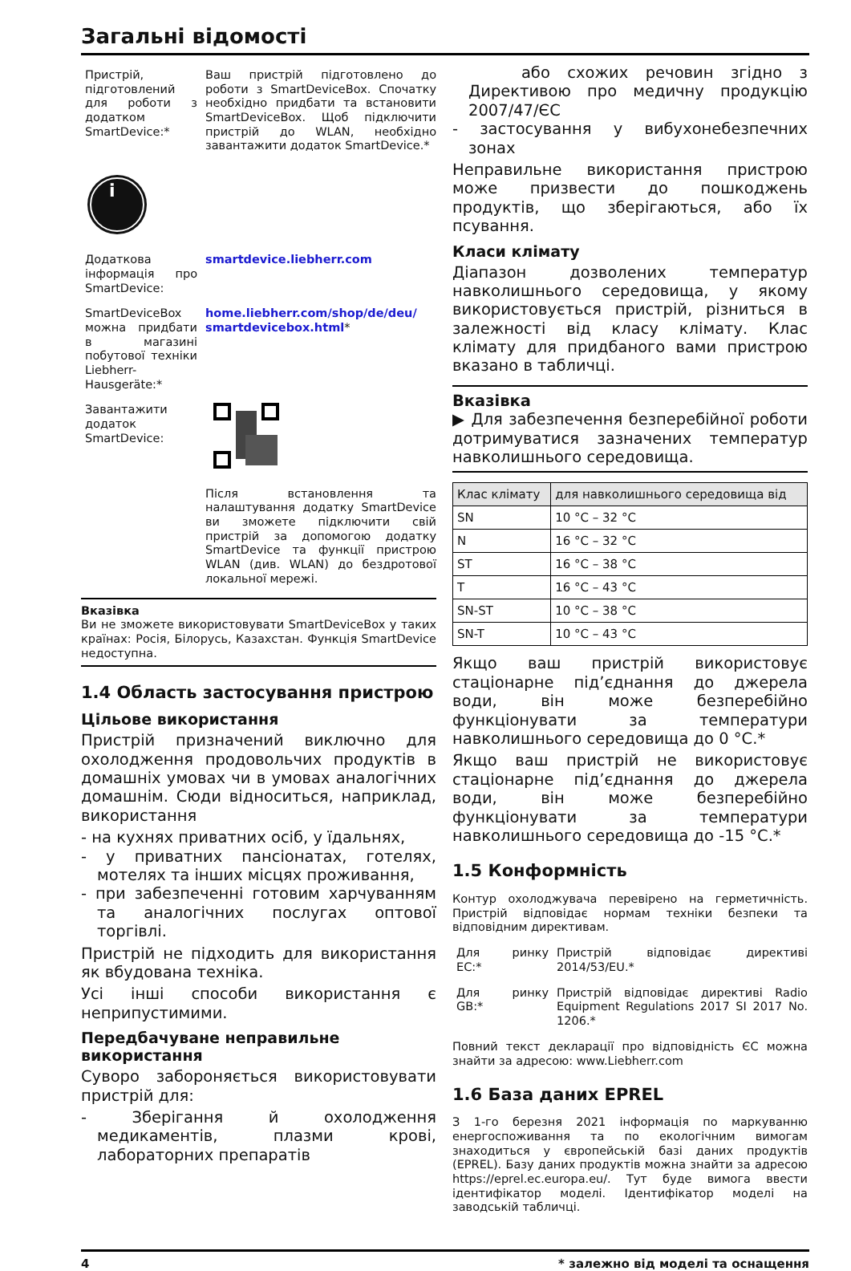Загальні відомості
Пристрій, підготовлений для роботи з додатком SmartDevice:*
Ваш пристрій підготовлено до роботи з SmartDeviceBox. Спочатку необхідно придбати та встановити SmartDeviceBox. Щоб підключити пристрій до WLAN, необхідно завантажити додаток SmartDevice.*
i
Додаткова інформація про SmartDevice:
smartdevice.liebherr.com
SmartDeviceBox можна придбати в магазині побутової техніки Liebherr-Hausgeräte:*
home.liebherr.com/shop/de/deu/ smartdevicebox.html*
Завантажити додаток SmartDevice:
Після встановлення та налаштування додатку SmartDevice ви зможете підключити свій пристрій за допомогою додатку SmartDevice та функції пристрою WLAN (див. WLAN) до бездротової локальної мережі.
Вказівка
Ви не зможете використовувати SmartDeviceBox у таких країнах: Росія, Білорусь, Казахстан. Функція SmartDevice недоступна.
1.4 Область застосування пристрою
Цільове використання
Пристрій призначений виключно для охолодження продовольчих продуктів в домашніх умовах чи в умовах аналогічних домашнім. Сюди відноситься, наприклад, використання
- на кухнях приватних осіб, у їдальнях,
- у приватних пансіонатах, готелях, мотелях та інших місцях проживання,
- при забезпеченні готовим харчуванням та аналогічних послугах оптової торгівлі.
Пристрій не підходить для використання як вбудована техніка.
Усі інші способи використання є неприпустимими.
Передбачуване неправильне використання
Суворо забороняється використовувати пристрій для:
- Зберігання й охолодження медикаментів, плазми крові, лабораторних препаратів
або схожих речовин згідно з Директивою про медичну продукцію 2007/47/ЄС
- застосування у вибухонебезпечних зонах
Неправильне використання пристрою може призвести до пошкоджень продуктів, що зберігаються, або їх псування.
Класи клімату
Діапазон дозволених температур навколишнього середовища, у якому використовується пристрій, різниться в залежності від класу клімату. Клас клімату для придбаного вами пристрою вказано в табличці.
Вказівка
▶ Для забезпечення безперебійної роботи дотримуватися зазначених температур навколишнього середовища.
| Клас клімату | для навколишнього середовища від |
| --- | --- |
| SN | 10 °C – 32 °C |
| N | 16 °C – 32 °C |
| ST | 16 °C – 38 °C |
| T | 16 °C – 43 °C |
| SN-ST | 10 °C – 38 °C |
| SN-T | 10 °C – 43 °C |
Якщо ваш пристрій використовує стаціонарне під’єднання до джерела води, він може безперебійно функціонувати за температури навколишнього середовища до 0 °C.*
Якщо ваш пристрій не використовує стаціонарне під’єднання до джерела води, він може безперебійно функціонувати за температури навколишнього середовища до -15 °C.*
1.5 Конформність
Контур охолоджувача перевірено на герметичність. Пристрій відповідає нормам техніки безпеки та відповідним директивам.
Для ринку ЕС:*
Пристрій відповідає директиві 2014/53/EU.*
Для ринку GB:*
Пристрій відповідає директиві Radio Equipment Regulations 2017 SI 2017 No. 1206.*
Повний текст декларації про відповідність ЄС можна знайти за адресою: www.Liebherr.com
1.6 База даних EPREL
З 1-го березня 2021 інформація по маркуванню енергоспоживання та по екологічним вимогам знаходиться у європейській базі даних продуктів (EPREL). Базу даних продуктів можна знайти за адресою https://eprel.ec.europa.eu/. Тут буде вимога ввести ідентифікатор моделі. Ідентифікатор моделі на заводській табличці.
4 * залежно від моделі та оснащення